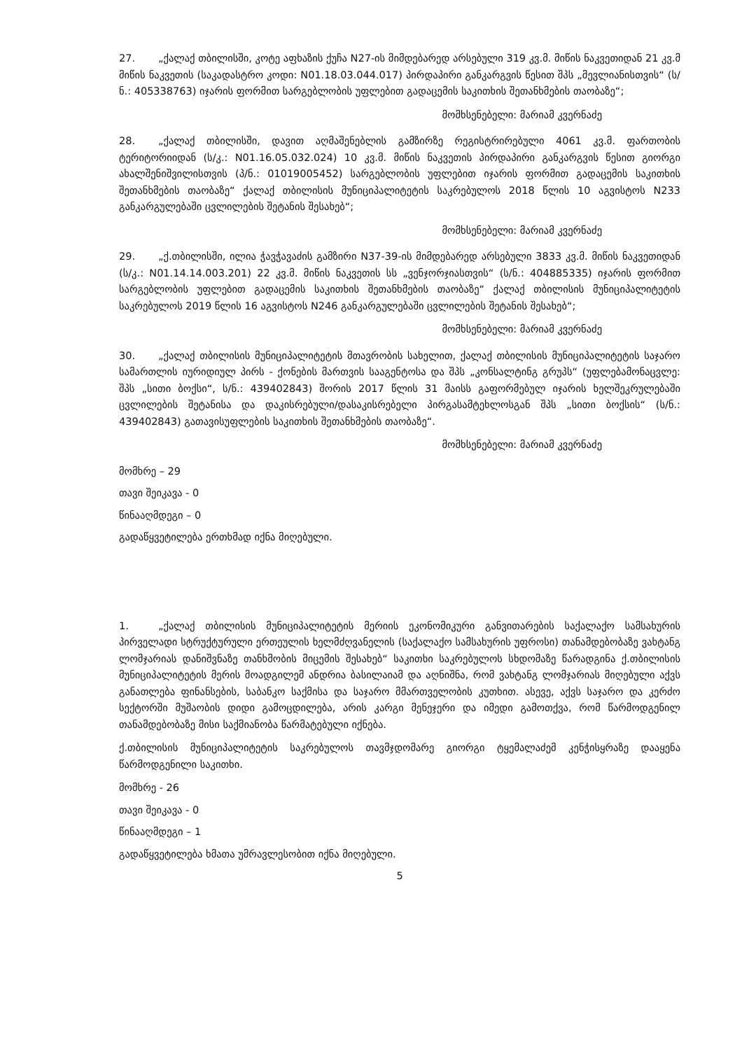27. „ქალაქ თბილისში, კოტე აფხაზის ქუჩა N27-ის მიმდებარედ არსებული 319 კვ.მ. მიწის ნაკვეთიდან 21 კვ.მ მიწის ნაკვეთის (საკადასტრო კოდი: N01.18.03.044.017) პირდაპირი განკარგვის წესით შპს „მევლიანისთვის“ (ს/ნ.: 405338763) იჯარის ფორმით სარგებლობის უფლებით გადაცემის საკითხის შეთანხმების თაობაზე“;
მომხსენებელი: მარიამ კვერნაძე
28. „ქალაქ თბილისში, დავით აღმაშენებლის გამზირზე რეგისტრირებული 4061 კვ.მ. ფართობის ტერიტორიიდან (ს/კ.: N01.16.05.032.024) 10 კვ.მ. მიწის ნაკვეთის პირდაპირი განკარგვის წესით გიორგი ახალშენიშვილისთვის (პ/ნ.: 01019005452) სარგებლობის უფლებით იჯარის ფორმით გადაცემის საკითხის შეთანხმების თაობაზე“ ქალაქ თბილისის მუნიციპალიტეტის საკრებულოს 2018 წლის 10 აგვისტოს N233 განკარგულებაში ცვლილების შეტანის შესახებ“;
მომხსენებელი: მარიამ კვერნაძე
29. „ქ.თბილისში, ილია ჭავჭავაძის გამზირი N37-39-ის მიმდებარედ არსებული 3833 კვ.მ. მიწის ნაკვეთიდან (ს/კ.: N01.14.14.003.201) 22 კვ.მ. მიწის ნაკვეთის სს „ვენჯორჯიასთვის“ (ს/ნ.: 404885335) იჯარის ფორმით სარგებლობის უფლებით გადაცემის საკითხის შეთანხმების თაობაზე“ ქალაქ თბილისის მუნიციპალიტეტის საკრებულოს 2019 წლის 16 აგვისტოს N246 განკარგულებაში ცვლილების შეტანის შესახებ“;
მომხსენებელი: მარიამ კვერნაძე
30. „ქალაქ თბილისის მუნიციპალიტეტის მთავრობის სახელით, ქალაქ თბილისის მუნიციპალიტეტის საჯარო სამართლის იურიდიულ პირს - ქონების მართვის სააგენტოსა და შპს „კონსალტინგ გრუპს“ (უფლებამონაცვლე: შპს „სითი ბოქსი“, ს/ნ.: 439402843) შორის 2017 წლის 31 მაისს გაფორმებულ იჯარის ხელშეკრულებაში ცვლილების შეტანისა და დაკისრებული/დასაკისრებელი პირგასამტეხლოსგან შპს „სითი ბოქსის“ (ს/ნ.: 439402843) გათავისუფლების საკითხის შეთანხმების თაობაზე“.
მომხსენებელი: მარიამ კვერნაძე
მომხრე – 29
თავი შეიკავა - 0
წინააღმდეგი – 0
გადაწყვეტილება ერთხმად იქნა მიღებული.
1. „ქალაქ თბილისის მუნიციპალიტეტის მერიის ეკონომიკური განვითარების საქალაქო სამსახურის პირველადი სტრუქტურული ერთეულის ხელმძღვანელის (საქალაქო სამსახურის უფროსი) თანამდებობაზე ვახტანგ ლომჯარიას დანიშვნაზე თანხმობის მიცემის შესახებ“ საკითხი საკრებულოს სხდომაზე წარადგინა ქ.თბილისის მუნიციპალიტეტის მერის მოადგილემ ანდრია ბასილაიამ და აღნიშნა, რომ ვახტანგ ლომჯარიას მიღებული აქვს განათლება ფინანსების, საბანკო საქმისა და საჯარო მმართველობის კუთხით. ასევე, აქვს საჯარო და კერძო სექტორში მუშაობის დიდი გამოცდილება, არის კარგი მენეჯერი და იმედი გამოთქვა, რომ წარმოდგენილ თანამდებობაზე მისი საქმიანობა წარმატებული იქნება.
ქ.თბილისის მუნიციპალიტეტის საკრებულოს თავმჯდომარე გიორგი ტყემალაძემ კენჭისყრაზე დააყენა წარმოდგენილი საკითხი.
მომხრე - 26
თავი შეიკავა - 0
წინააღმდეგი – 1
გადაწყვეტილება ხმათა უმრავლესობით იქნა მიღებული.
5